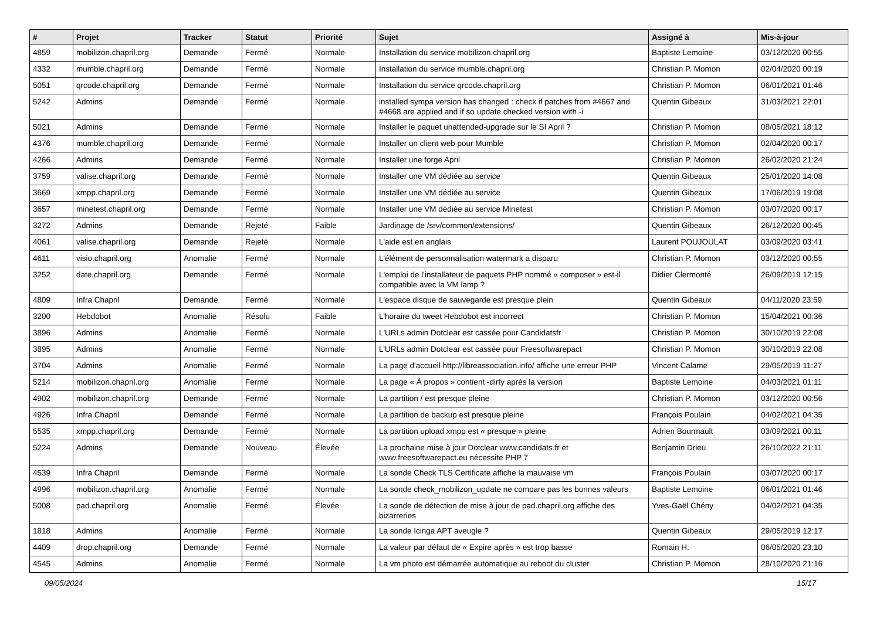| # | Projet | Tracker | Statut | Priorité | Sujet | Assigné à | Mis-à-jour |
| --- | --- | --- | --- | --- | --- | --- | --- |
| 4859 | mobilizon.chapril.org | Demande | Fermé | Normale | Installation du service mobilizon.chapril.org | Baptiste Lemoine | 03/12/2020 00:55 |
| 4332 | mumble.chapril.org | Demande | Fermé | Normale | Installation du service mumble.chapril.org | Christian P. Momon | 02/04/2020 00:19 |
| 5051 | qrcode.chapril.org | Demande | Fermé | Normale | Installation du service qrcode.chapril.org | Christian P. Momon | 06/01/2021 01:46 |
| 5242 | Admins | Demande | Fermé | Normale | installed sympa version has changed : check if patches from #4667 and #4668 are applied and if so update checked version with -i | Quentin Gibeaux | 31/03/2021 22:01 |
| 5021 | Admins | Demande | Fermé | Normale | Installer le paquet unattended-upgrade sur le SI April ? | Christian P. Momon | 08/05/2021 18:12 |
| 4376 | mumble.chapril.org | Demande | Fermé | Normale | Installer un client web pour Mumble | Christian P. Momon | 02/04/2020 00:17 |
| 4266 | Admins | Demande | Fermé | Normale | Installer une forge April | Christian P. Momon | 26/02/2020 21:24 |
| 3759 | valise.chapril.org | Demande | Fermé | Normale | Installer une VM dédiée au service | Quentin Gibeaux | 25/01/2020 14:08 |
| 3669 | xmpp.chapril.org | Demande | Fermé | Normale | Installer une VM dédiée au service | Quentin Gibeaux | 17/06/2019 19:08 |
| 3657 | minetest.chapril.org | Demande | Fermé | Normale | Installer une VM dédiée au service Minetest | Christian P. Momon | 03/07/2020 00:17 |
| 3272 | Admins | Demande | Rejeté | Faible | Jardinage de /srv/common/extensions/ | Quentin Gibeaux | 26/12/2020 00:45 |
| 4061 | valise.chapril.org | Demande | Rejeté | Normale | L'aide est en anglais | Laurent POUJOULAT | 03/09/2020 03:41 |
| 4611 | visio.chapril.org | Anomalie | Fermé | Normale | L'élément de personnalisation watermark a disparu | Christian P. Momon | 03/12/2020 00:55 |
| 3252 | date.chapril.org | Demande | Fermé | Normale | L'emploi de l'installateur de paquets PHP nommé « composer » est-il compatible avec la VM lamp ? | Didier Clermonté | 26/09/2019 12:15 |
| 4809 | Infra Chapril | Demande | Fermé | Normale | L'espace disque de sauvegarde est presque plein | Quentin Gibeaux | 04/11/2020 23:59 |
| 3200 | Hebdobot | Anomalie | Résolu | Faible | L'horaire du tweet Hebdobot est incorrect | Christian P. Momon | 15/04/2021 00:36 |
| 3896 | Admins | Anomalie | Fermé | Normale | L'URLs admin Dotclear est cassée pour Candidatsfr | Christian P. Momon | 30/10/2019 22:08 |
| 3895 | Admins | Anomalie | Fermé | Normale | L'URLs admin Dotclear est cassée pour Freesoftwarepact | Christian P. Momon | 30/10/2019 22:08 |
| 3704 | Admins | Anomalie | Fermé | Normale | La page d'accueil http://libreassociation.info/ affiche une erreur PHP | Vincent Calame | 29/05/2019 11:27 |
| 5214 | mobilizon.chapril.org | Anomalie | Fermé | Normale | La page « À propos » contient -dirty après la version | Baptiste Lemoine | 04/03/2021 01:11 |
| 4902 | mobilizon.chapril.org | Demande | Fermé | Normale | La partition / est presque pleine | Christian P. Momon | 03/12/2020 00:56 |
| 4926 | Infra Chapril | Demande | Fermé | Normale | La partition de backup est presque pleine | François Poulain | 04/02/2021 04:35 |
| 5535 | xmpp.chapril.org | Demande | Fermé | Normale | La partition upload xmpp est « presque » pleine | Adrien Bourmault | 03/09/2021 00:11 |
| 5224 | Admins | Demande | Nouveau | Élevée | La prochaine mise à jour Dotclear www.candidats.fr et www.freesoftwarepact.eu nécessite PHP 7 | Benjamin Drieu | 26/10/2022 21:11 |
| 4539 | Infra Chapril | Demande | Fermé | Normale | La sonde Check TLS Certificate affiche la mauvaise vm | François Poulain | 03/07/2020 00:17 |
| 4996 | mobilizon.chapril.org | Anomalie | Fermé | Normale | La sonde check_mobilizon_update ne compare pas les bonnes valeurs | Baptiste Lemoine | 06/01/2021 01:46 |
| 5008 | pad.chapril.org | Anomalie | Fermé | Élevée | La sonde de détection de mise à jour de pad.chapril.org affiche des bizarreries | Yves-Gaël Chény | 04/02/2021 04:35 |
| 1818 | Admins | Anomalie | Fermé | Normale | La sonde Icinga APT aveugle ? | Quentin Gibeaux | 29/05/2019 12:17 |
| 4409 | drop.chapril.org | Demande | Fermé | Normale | La valeur par défaut de « Expire après » est trop basse | Romain H. | 06/05/2020 23:10 |
| 4545 | Admins | Anomalie | Fermé | Normale | La vm photo est démarrée automatique au reboot du cluster | Christian P. Momon | 28/10/2020 21:16 |
09/05/2024 15/17